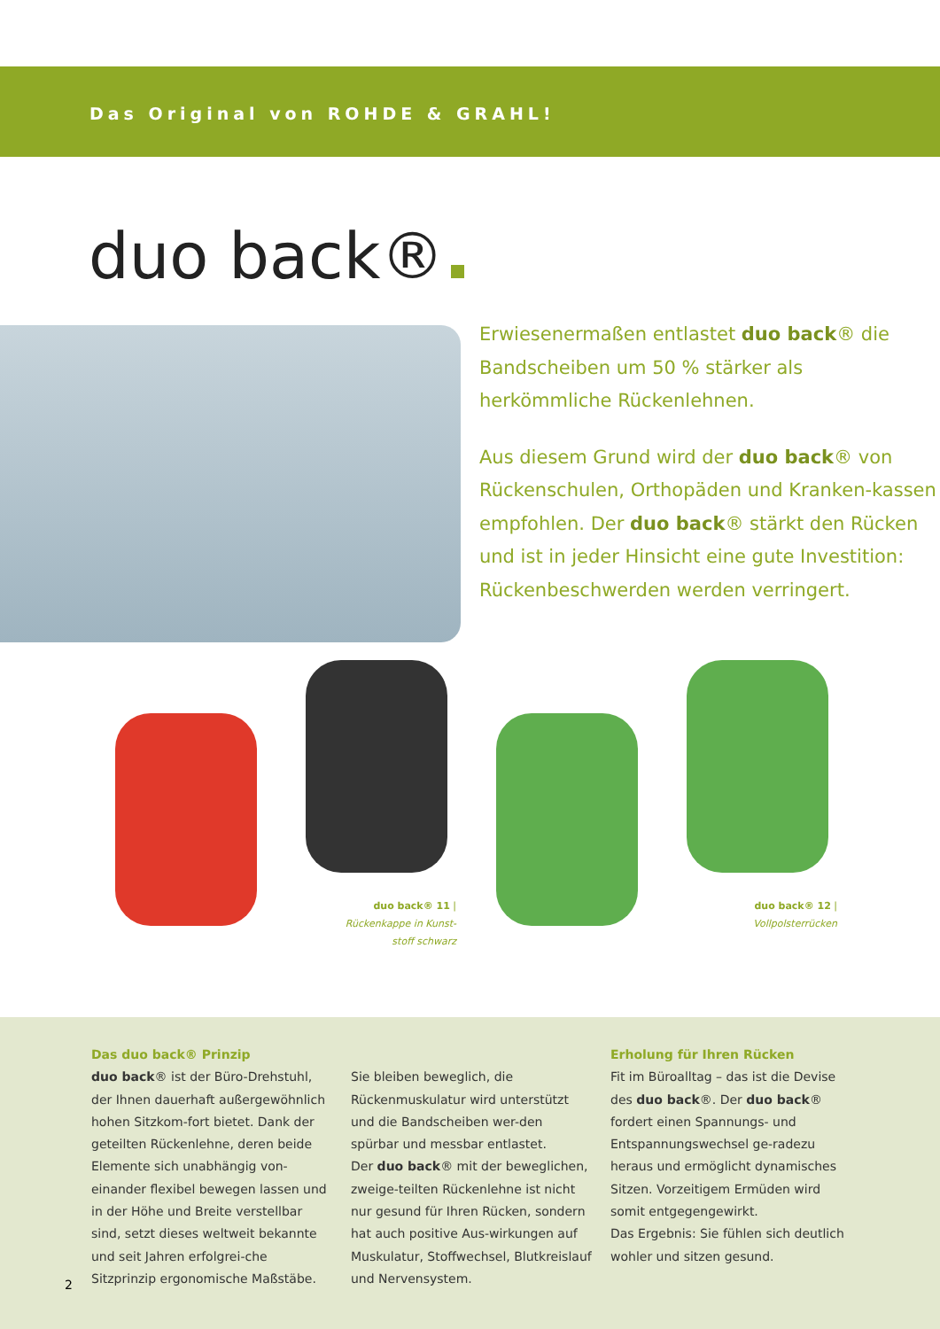Das Original von ROHDE & GRAHL!
duo back®
Erwiesenermaßen entlastet duo back® die Bandscheiben um 50 % stärker als herkömmliche Rückenlehnen.
Aus diesem Grund wird der duo back® von Rückenschulen, Orthopäden und Kranken-kassen empfohlen. Der duo back® stärkt den Rücken und ist in jeder Hinsicht eine gute Investition: Rückenbeschwerden werden verringert.
duo back® 11 |
Rückenkappe in Kunst-
stoff schwarz
duo back® 12 |
Vollpolsterrücken
Das duo back® Prinzip
duo back® ist der Büro-Drehstuhl, der Ihnen dauerhaft außergewöhnlich hohen Sitzkom-fort bietet. Dank der geteilten Rückenlehne, deren beide Elemente sich unabhängig von-einander flexibel bewegen lassen und in der Höhe und Breite verstellbar sind, setzt dieses weltweit bekannte und seit Jahren erfolgrei-che Sitzprinzip ergonomische Maßstäbe.
Sie bleiben beweglich, die Rückenmuskulatur wird unterstützt und die Bandscheiben wer-den spürbar und messbar entlastet.
Der duo back® mit der beweglichen, zweige-teilten Rückenlehne ist nicht nur gesund für Ihren Rücken, sondern hat auch positive Aus-wirkungen auf Muskulatur, Stoffwechsel, Blutkreislauf und Nervensystem.
Erholung für Ihren Rücken
Fit im Büroalltag – das ist die Devise des duo back®. Der duo back® fordert einen Spannungs- und Entspannungswechsel ge-radezu heraus und ermöglicht dynamisches Sitzen. Vorzeitigem Ermüden wird somit entgegengewirkt.
Das Ergebnis: Sie fühlen sich deutlich wohler und sitzen gesund.
2